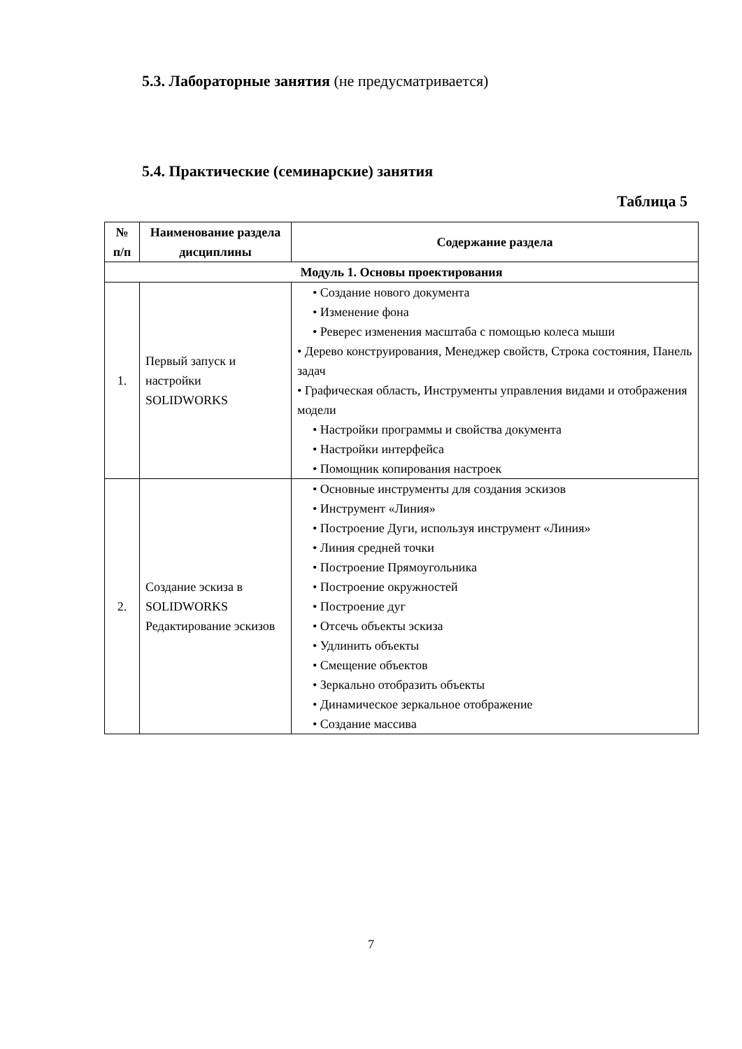5.3. Лабораторные занятия (не предусматривается)
5.4. Практические (семинарские) занятия
Таблица 5
| № п/п | Наименование раздела дисциплины | Содержание раздела |
| --- | --- | --- |
| Модуль 1. Основы проектирования | | |
| 1. | Первый запуск и настройки SOLIDWORKS | • Создание нового документа • Изменение фона • Реверес изменения масштаба с помощью колеса мыши • Дерево конструирования, Менеджер свойств, Строка состояния, Панель задач • Графическая область, Инструменты управления видами и отображения модели • Настройки программы и свойства документа • Настройки интерфейса • Помощник копирования настроек |
| 2. | Создание эскиза в SOLIDWORKS Редактирование эскизов | • Основные инструменты для создания эскизов • Инструмент «Линия» • Построение Дуги, используя инструмент «Линия» • Линия средней точки • Построение Прямоугольника • Построение окружностей • Построение дуг • Отсечь объекты эскиза • Удлинить объекты • Смещение объектов • Зеркально отобразить объекты • Динамическое зеркальное отображение • Создание массива |
7